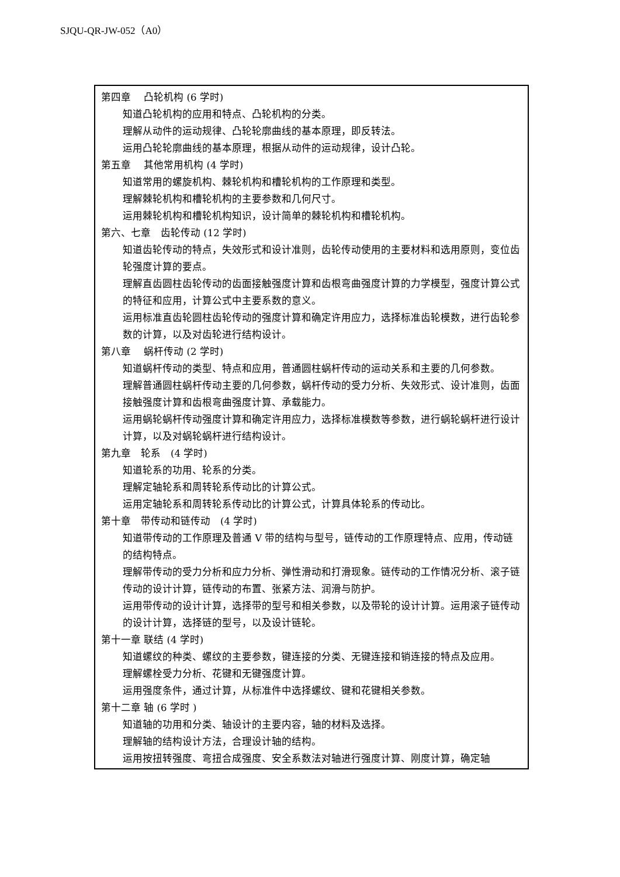SJQU-QR-JW-052（A0）
| 第四章 凸轮机构 (6 学时) 知道凸轮机构的应用和特点、凸轮机构的分类。 理解从动件的运动规律、凸轮轮廓曲线的基本原理，即反转法。 运用凸轮轮廓曲线的基本原理，根据从动件的运动规律，设计凸轮。 第五章 其他常用机构 (4 学时) 知道常用的螺旋机构、棘轮机构和槽轮机构的工作原理和类型。 理解棘轮机构和槽轮机构的主要参数和几何尺寸。 运用棘轮机构和槽轮机构知识，设计简单的棘轮机构和槽轮机构。 第六、七章 齿轮传动 (12 学时) 知道齿轮传动的特点，失效形式和设计准则，齿轮传动使用的主要材料和选用原则，变位齿轮强度计算的要点。 理解直齿圆柱齿轮传动的齿面接触强度计算和齿根弯曲强度计算的力学模型，强度计算公式的特征和应用，计算公式中主要系数的意义。 运用标准直齿轮圆柱齿轮传动的强度计算和确定许用应力，选择标准齿轮模数，进行齿轮参数的计算，以及对齿轮进行结构设计。 第八章 蜗杆传动 (2 学时) 知道蜗杆传动的类型、特点和应用，普通圆柱蜗杆传动的运动关系和主要的几何参数。 理解普通圆柱蜗杆传动主要的几何参数，蜗杆传动的受力分析、失效形式、设计准则，齿面接触强度计算和齿根弯曲强度计算、承载能力。 运用蜗轮蜗杆传动强度计算和确定许用应力，选择标准模数等参数，进行蜗轮蜗杆进行设计计算，以及对蜗轮蜗杆进行结构设计。 第九章 轮系 (4 学时) 知道轮系的功用、轮系的分类。 理解定轴轮系和周转轮系传动比的计算公式。 运用定轴轮系和周转轮系传动比的计算公式，计算具体轮系的传动比。 第十章 带传动和链传动 (4 学时) 知道带传动的工作原理及普通 V 带的结构与型号，链传动的工作原理特点、应用，传动链的结构特点。 理解带传动的受力分析和应力分析、弹性滑动和打滑现象。链传动的工作情况分析、滚子链传动的设计计算，链传动的布置、张紧方法、润滑与防护。 运用带传动的设计计算，选择带的型号和相关参数，以及带轮的设计计算。运用滚子链传动的设计计算，选择链的型号，以及设计链轮。 第十一章 联结 (4 学时) 知道螺纹的种类、螺纹的主要参数，键连接的分类、无键连接和销连接的特点及应用。 理解螺栓受力分析、花键和无键强度计算。 运用强度条件，通过计算，从标准件中选择螺纹、键和花键相关参数。 第十二章 轴 (6 学时 ) 知道轴的功用和分类、轴设计的主要内容，轴的材料及选择。 理解轴的结构设计方法，合理设计轴的结构。 运用按扭转强度、弯扭合成强度、安全系数法对轴进行强度计算、刚度计算，确定轴 |